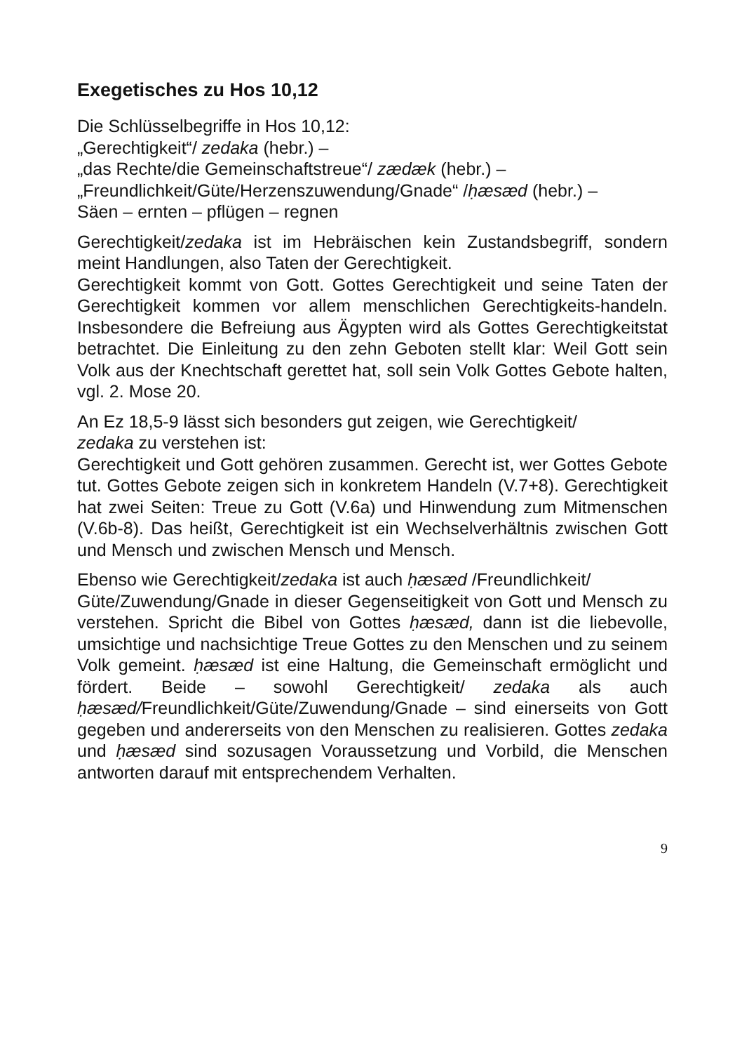Exegetisches zu Hos 10,12
Die Schlüsselbegriffe in Hos 10,12:
„Gerechtigkeit“/ zedaka (hebr.) –
„das Rechte/die Gemeinschaftstreue“/ zædæk (hebr.) –
„Freundlichkeit/Güte/Herzenszuwendung/Gnade“ /ḥæsæd (hebr.) –
Säen – ernten – pflügen – regnen
Gerechtigkeit/zedaka ist im Hebräischen kein Zustandsbegriff, sondern meint Handlungen, also Taten der Gerechtigkeit.
Gerechtigkeit kommt von Gott. Gottes Gerechtigkeit und seine Taten der Gerechtigkeit kommen vor allem menschlichen Gerechtigkeits-handeln. Insbesondere die Befreiung aus Ägypten wird als Gottes Gerechtigkeitstat betrachtet. Die Einleitung zu den zehn Geboten stellt klar: Weil Gott sein Volk aus der Knechtschaft gerettet hat, soll sein Volk Gottes Gebote halten, vgl. 2. Mose 20.
An Ez 18,5-9 lässt sich besonders gut zeigen, wie Gerechtigkeit/
zedaka zu verstehen ist:
Gerechtigkeit und Gott gehören zusammen. Gerecht ist, wer Gottes Gebote tut. Gottes Gebote zeigen sich in konkretem Handeln (V.7+8). Gerechtigkeit hat zwei Seiten: Treue zu Gott (V.6a) und Hinwendung zum Mitmenschen (V.6b-8). Das heißt, Gerechtigkeit ist ein Wechselverhältnis zwischen Gott und Mensch und zwischen Mensch und Mensch.
Ebenso wie Gerechtigkeit/zedaka ist auch ḥæsæd /Freundlichkeit/
Güte/Zuwendung/Gnade in dieser Gegenseitigkeit von Gott und Mensch zu verstehen. Spricht die Bibel von Gottes ḥæsæd, dann ist die liebevolle, umsichtige und nachsichtige Treue Gottes zu den Menschen und zu seinem Volk gemeint. ḥæsæd ist eine Haltung, die Gemeinschaft ermöglicht und fördert. Beide – sowohl Gerechtigkeit/ zedaka als auch ḥæsæd/Freundlichkeit/Güte/Zuwendung/Gnade – sind einerseits von Gott gegeben und andererseits von den Menschen zu realisieren. Gottes zedaka und ḥæsæd sind sozusagen Voraussetzung und Vorbild, die Menschen antworten darauf mit entsprechendem Verhalten.
9